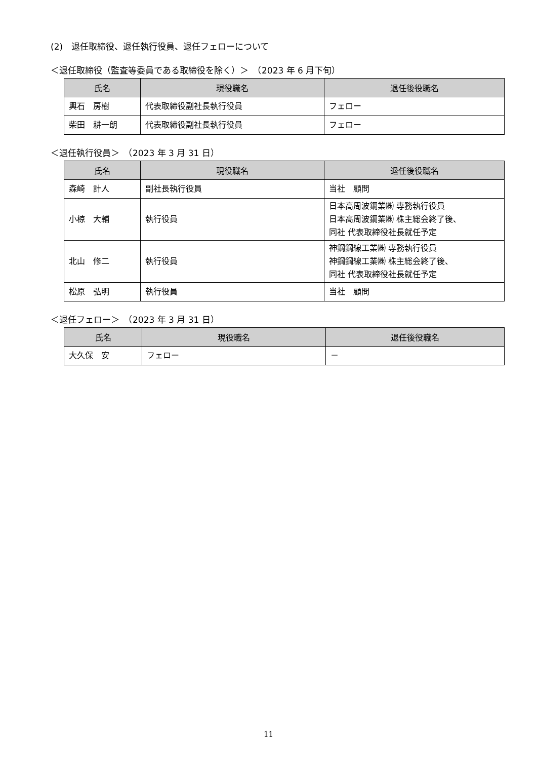(2)　退任取締役、退任執行役員、退任フェローについて
＜退任取締役（監査等委員である取締役を除く）＞　（2023 年 6 月下旬）
| 氏名 | 現役職名 | 退任後役職名 |
| --- | --- | --- |
| 輿石 房樹 | 代表取締役副社長執行役員 | フェロー |
| 柴田 耕一朗 | 代表取締役副社長執行役員 | フェロー |
＜退任執行役員＞　（2023 年 3 月 31 日）
| 氏名 | 現役職名 | 退任後役職名 |
| --- | --- | --- |
| 森崎 計人 | 副社長執行役員 | 当社 顧問 |
| 小椋 大輔 | 執行役員 | 日本高周波鋼業㈱ 専務執行役員 日本高周波鋼業㈱ 株主総会終了後、 同社 代表取締役社長就任予定 |
| 北山 修二 | 執行役員 | 神鋼鋼線工業㈱ 専務執行役員 神鋼鋼線工業㈱ 株主総会終了後、 同社 代表取締役社長就任予定 |
| 松原 弘明 | 執行役員 | 当社 顧問 |
＜退任フェロー＞　（2023 年 3 月 31 日）
| 氏名 | 現役職名 | 退任後役職名 |
| --- | --- | --- |
| 大久保 安 | フェロー | － |
11